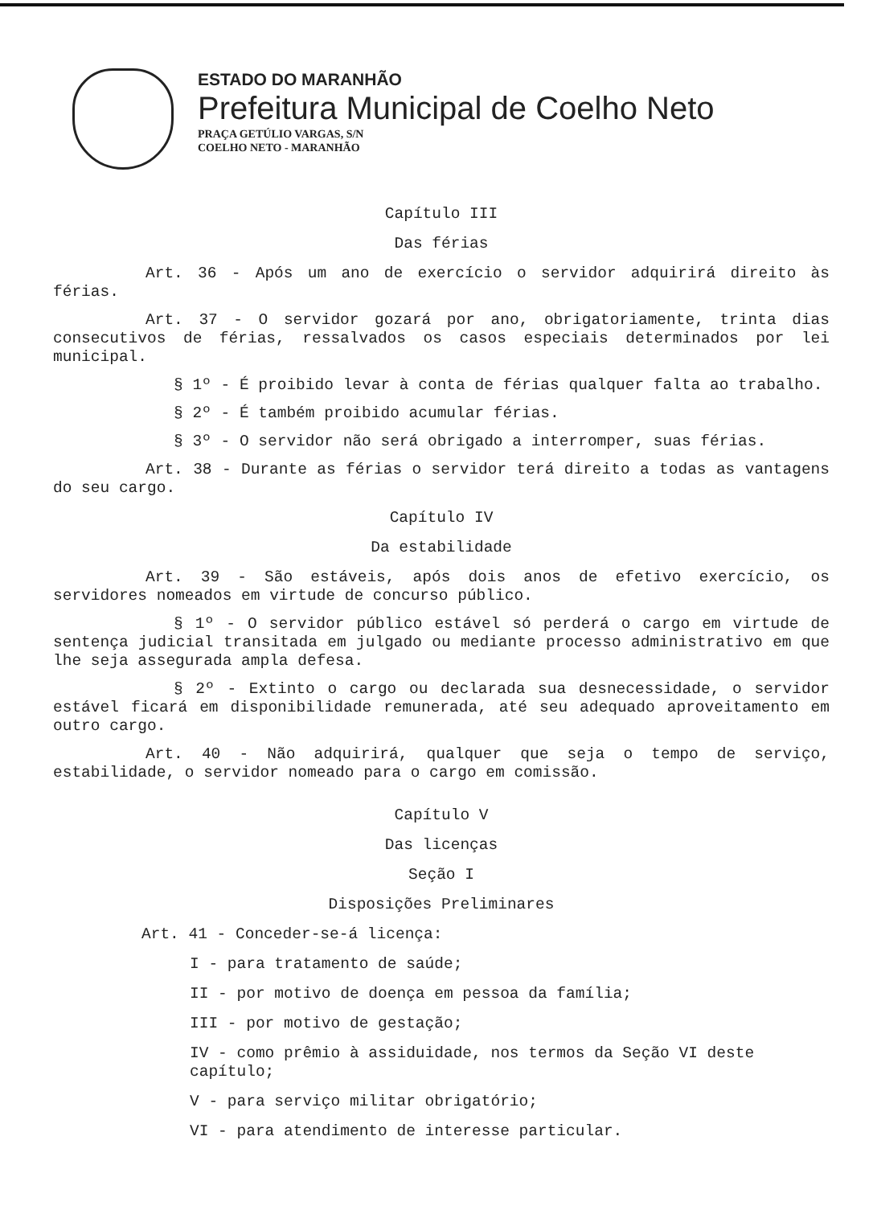ESTADO DO MARANHÃO
Prefeitura Municipal de Coelho Neto
PRAÇA GETÚLIO VARGAS, S/N
COELHO NETO - MARANHÃO
Capítulo III
Das férias
Art. 36 - Após um ano de exercício o servidor adquirirá direito às férias.
Art. 37 - O servidor gozará por ano, obrigatoriamente, trinta dias consecutivos de férias, ressalvados os casos especiais determinados por lei municipal.
§ 1º - É proibido levar à conta de férias qualquer falta ao trabalho.
§ 2º - É também proibido acumular férias.
§ 3º - O servidor não será obrigado a interromper, suas férias.
Art. 38 - Durante as férias o servidor terá direito a todas as vantagens do seu cargo.
Capítulo IV
Da estabilidade
Art. 39 - São estáveis, após dois anos de efetivo exercício, os servidores nomeados em virtude de concurso público.
§ 1º - O servidor público estável só perderá o cargo em virtude de sentença judicial transitada em julgado ou mediante processo administrativo em que lhe seja assegurada ampla defesa.
§ 2º - Extinto o cargo ou declarada sua desnecessidade, o servidor estável ficará em disponibilidade remunerada, até seu adequado aproveitamento em outro cargo.
Art. 40 - Não adquirirá, qualquer que seja o tempo de serviço, estabilidade, o servidor nomeado para o cargo em comissão.
Capítulo V
Das licenças
Seção I
Disposições Preliminares
Art. 41 - Conceder-se-á licença:
I - para tratamento de saúde;
II - por motivo de doença em pessoa da família;
III - por motivo de gestação;
IV - como prêmio à assiduidade, nos termos da Seção VI deste capítulo;
V - para serviço militar obrigatório;
VI - para atendimento de interesse particular.